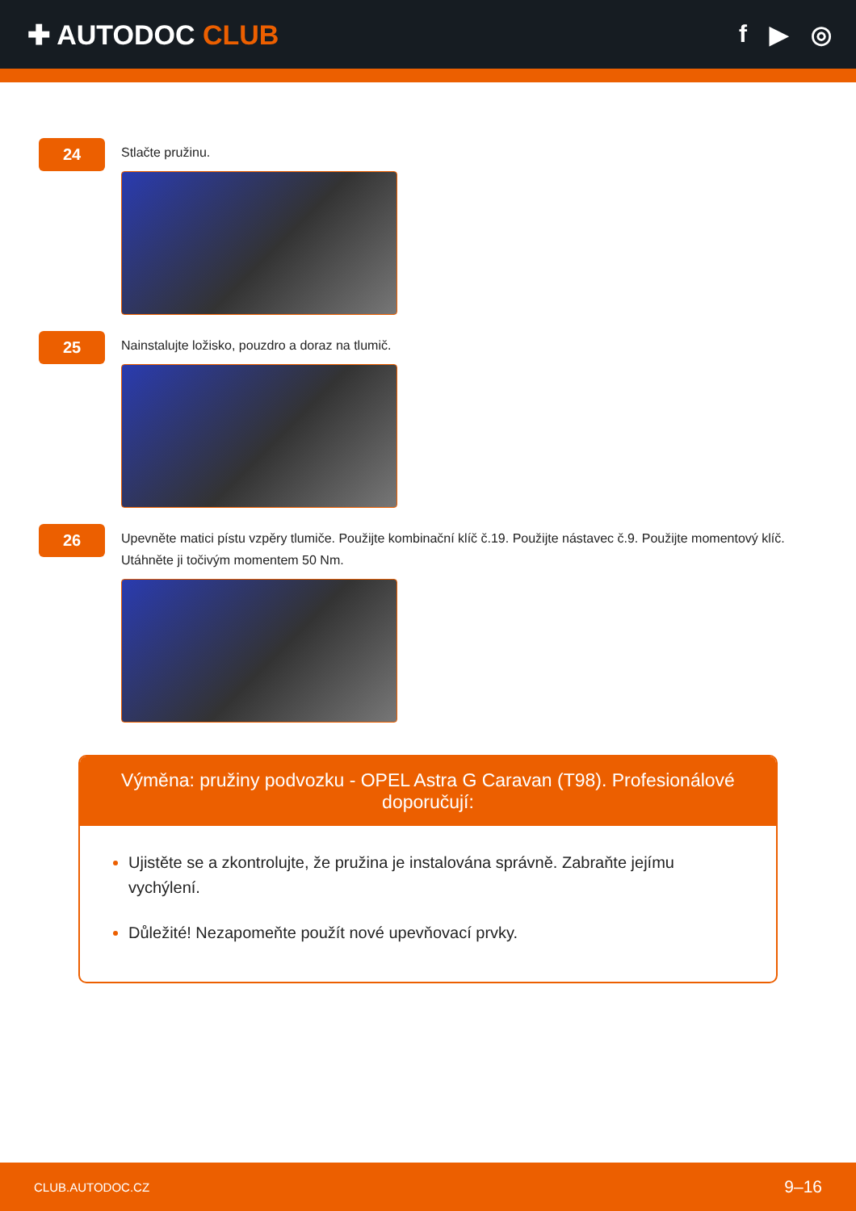✚ AUTODOC CLUB f ▶ ◎
24
Stlačte pružinu.
25
Nainstalujte ložisko, pouzdro a doraz na tlumič.
26
Upevněte matici pístu vzpěry tlumiče. Použijte kombinační klíč č.19. Použijte nástavec č.9. Použijte momentový klíč. Utáhněte ji točivým momentem 50 Nm.
Výměna: pružiny podvozku - OPEL Astra G Caravan (T98). Profesionálové doporučují:
Ujistěte se a zkontrolujte, že pružina je instalována správně. Zabraňte jejímu vychýlení.
Důležité! Nezapomeňte použít nové upevňovací prvky.
CLUB.AUTODOC.CZ 9–16